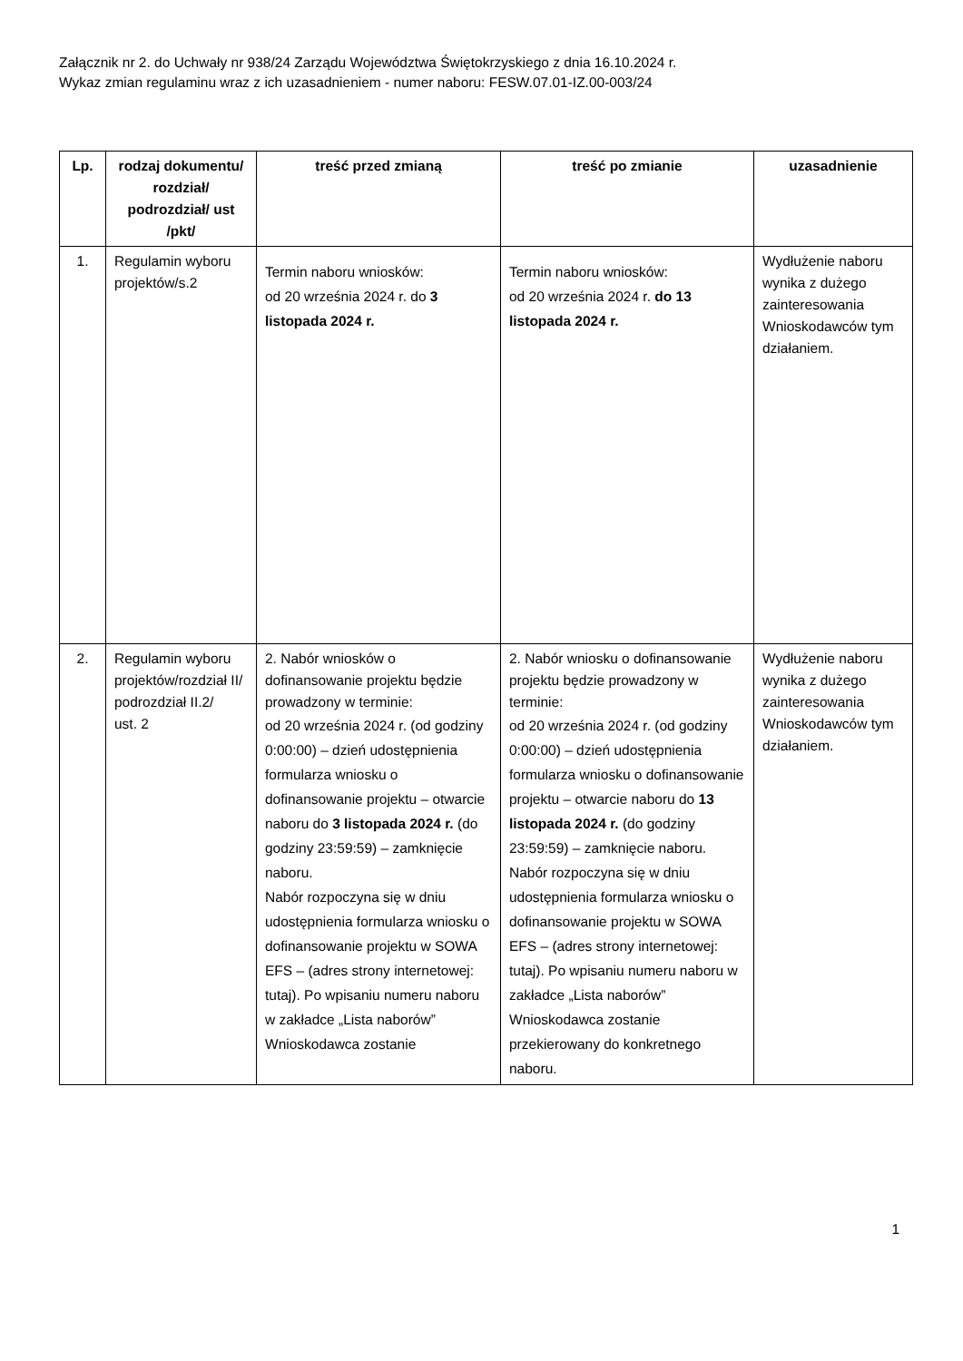Załącznik nr 2. do Uchwały nr 938/24 Zarządu Województwa Świętokrzyskiego z dnia 16.10.2024 r.
Wykaz zmian regulaminu wraz z ich uzasadnieniem - numer naboru: FESW.07.01-IZ.00-003/24
| Lp. | rodzaj dokumentu/ rozdział/ podrozdział/ ust /pkt/ | treść przed zmianą | treść po zmianie | uzasadnienie |
| --- | --- | --- | --- | --- |
| 1. | Regulamin wyboru projektów/s.2 | Termin naboru wniosków: od 20 września 2024 r. do 3 listopada 2024 r. | Termin naboru wniosków: od 20 września 2024 r. do 13 listopada 2024 r. | Wydłużenie naboru wynika z dużego zainteresowania Wnioskodawców tym działaniem. |
| 2. | Regulamin wyboru projektów/rozdział II/ podrozdział II.2/ ust. 2 | 2. Nabór wniosków o dofinansowanie projektu będzie prowadzony w terminie: od 20 września 2024 r. (od godziny 0:00:00) – dzień udostępnienia formularza wniosku o dofinansowanie projektu – otwarcie naboru do 3 listopada 2024 r. (do godziny 23:59:59) – zamknięcie naboru. Nabór rozpoczyna się w dniu udostępnienia formularza wniosku o dofinansowanie projektu w SOWA EFS – (adres strony internetowej: tutaj). Po wpisaniu numeru naboru w zakładce „Lista naborów” Wnioskodawca zostanie | 2. Nabór wniosku o dofinansowanie projektu będzie prowadzony w terminie: od 20 września 2024 r. (od godziny 0:00:00) – dzień udostępnienia formularza wniosku o dofinansowanie projektu – otwarcie naboru do 13 listopada 2024 r. (do godziny 23:59:59) – zamknięcie naboru. Nabór rozpoczyna się w dniu udostępnienia formularza wniosku o dofinansowanie projektu w SOWA EFS – (adres strony internetowej: tutaj). Po wpisaniu numeru naboru w zakładce „Lista naborów” Wnioskodawca zostanie przekierowany do konkretnego naboru. | Wydłużenie naboru wynika z dużego zainteresowania Wnioskodawców tym działaniem. |
1